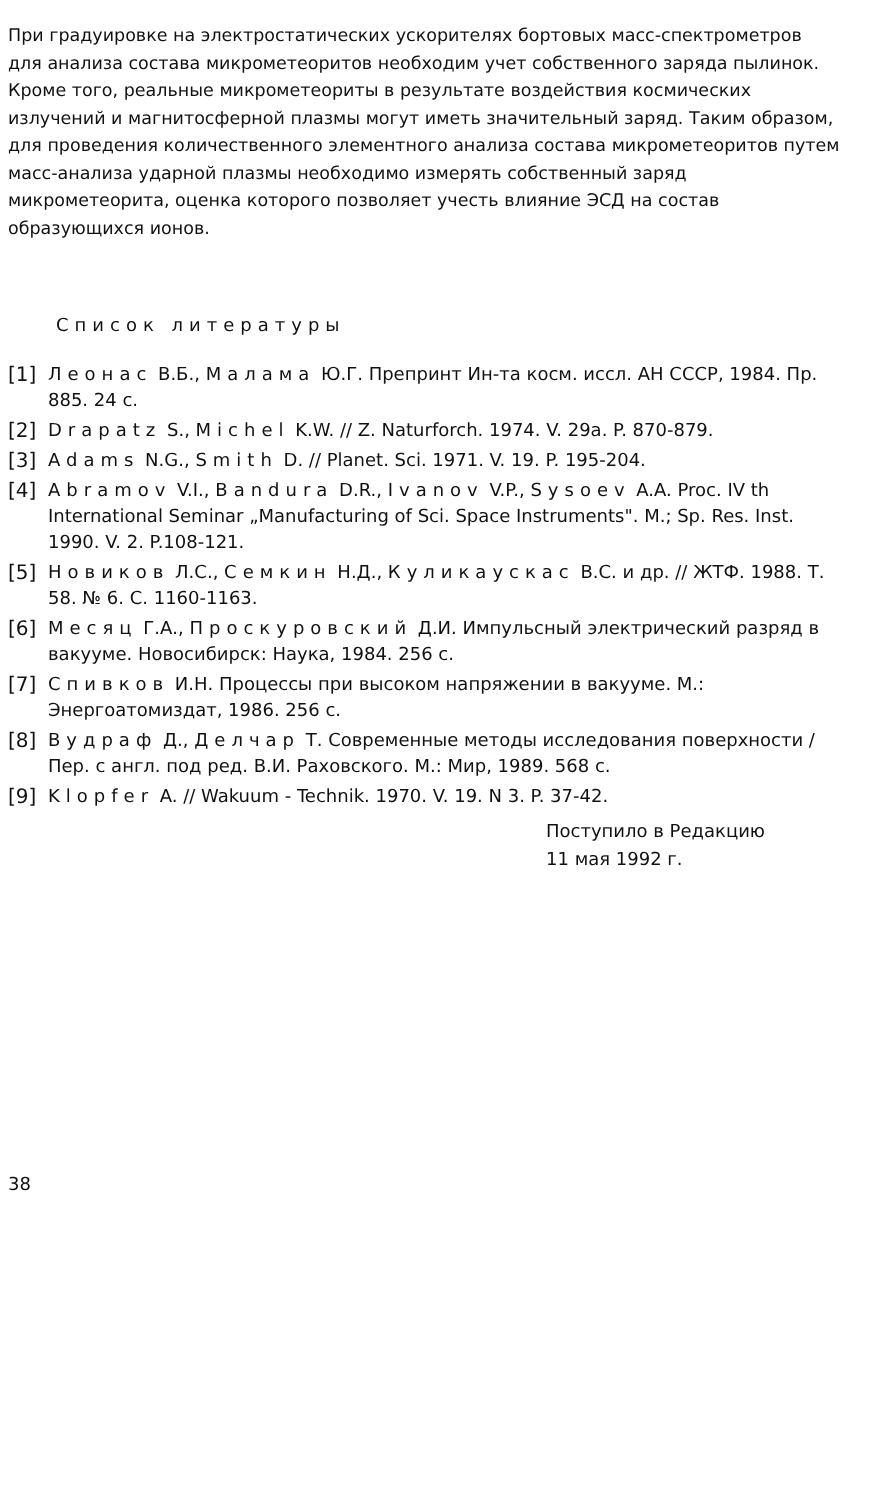При градуировке на электростатических ускорителях бортовых масс-спектрометров для анализа состава микрометеоритов необходим учет собственного заряда пылинок. Кроме того, реальные микрометеориты в результате воздействия космических излучений и магнитосферной плазмы могут иметь значительный заряд. Таким образом, для проведения количественного элементного анализа состава микрометеоритов путем масс-анализа ударной плазмы необходимо измерять собственный заряд микрометеорита, оценка которого позволяет учесть влияние ЭСД на состав образующихся ионов.
Список литературы
[1] Леонас В.Б., Малама Ю.Г. Препринт Ин-та косм. иссл. АН СССР, 1984. Пр. 885. 24 с.
[2] Drapatz S., Michel K.W. // Z. Naturforch. 1974. V. 29a. P. 870-879.
[3] Adams N.G., Smith D. // Planet. Sci. 1971. V. 19. P. 195-204.
[4] Abramov V.I., Bandura D.R., Ivanov V.P., Sysoev A.A. Proc. IV th International Seminar „Manufacturing of Sci. Space Instruments". M.; Sp. Res. Inst. 1990. V. 2. P.108-121.
[5] Новиков Л.С., Семкин Н.Д., Куликаускас В.С. и др. // ЖТФ. 1988. Т. 58. № 6. С. 1160-1163.
[6] Месяц Г.А., Проскуровский Д.И. Импульсный электрический разряд в вакууме. Новосибирск: Наука, 1984. 256 с.
[7] Спивков И.Н. Процессы при высоком напряжении в вакууме. М.: Энергоатомиздат, 1986. 256 с.
[8] Вудраф Д., Делчар Т. Современные методы исследования поверхности / Пер. с англ. под ред. В.И. Раховского. М.: Мир, 1989. 568 с.
[9] Klopfer A. // Wakuum - Technik. 1970. V. 19. N 3. P. 37-42.
Поступило в Редакцию
11 мая 1992 г.
38